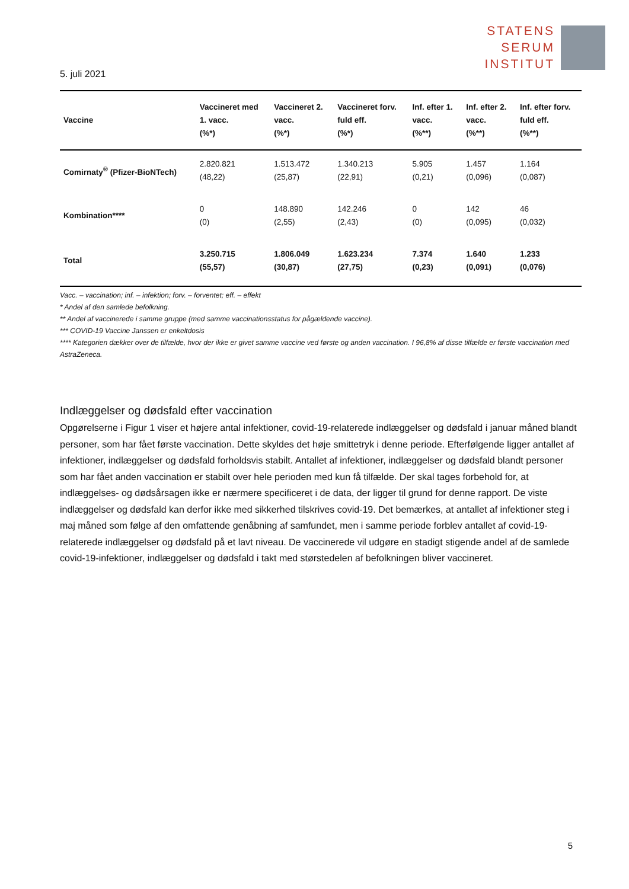STATENS
SERUM
INSTITUT
5. juli 2021
| Vaccine | Vaccineret med 1. vacc. (%*) | Vaccineret 2. vacc. (%*) | Vaccineret forv. fuld eff. (%*) | Inf. efter 1. vacc. (%**) | Inf. efter 2. vacc. (%**) | Inf. efter forv. fuld eff. (%**) |
| --- | --- | --- | --- | --- | --- | --- |
| Comirnaty<sup>®</sup> (Pfizer-BioNTech) | 2.820.821 (48,22) | 1.513.472 (25,87) | 1.340.213 (22,91) | 5.905 (0,21) | 1.457 (0,096) | 1.164 (0,087) |
| Kombination**** | 0 (0) | 148.890 (2,55) | 142.246 (2,43) | 0 (0) | 142 (0,095) | 46 (0,032) |
| Total | 3.250.715 (55,57) | 1.806.049 (30,87) | 1.623.234 (27,75) | 7.374 (0,23) | 1.640 (0,091) | 1.233 (0,076) |
Vacc. – vaccination; inf. – infektion; forv. – forventet; eff. – effekt
* Andel af den samlede befolkning.
** Andel af vaccinerede i samme gruppe (med samme vaccinationsstatus for pågældende vaccine).
*** COVID-19 Vaccine Janssen er enkeltdosis
**** Kategorien dækker over de tilfælde, hvor der ikke er givet samme vaccine ved første og anden vaccination. I 96,8% af disse tilfælde er første vaccination med AstraZeneca.
Indlæggelser og dødsfald efter vaccination
Opgørelserne i Figur 1 viser et højere antal infektioner, covid-19-relaterede indlæggelser og dødsfald i januar måned blandt personer, som har fået første vaccination. Dette skyldes det høje smittetryk i denne periode. Efterfølgende ligger antallet af infektioner, indlæggelser og dødsfald forholdsvis stabilt. Antallet af infektioner, indlæggelser og dødsfald blandt personer som har fået anden vaccination er stabilt over hele perioden med kun få tilfælde. Der skal tages forbehold for, at indlæggelses- og dødsårsagen ikke er nærmere specificeret i de data, der ligger til grund for denne rapport. De viste indlæggelser og dødsfald kan derfor ikke med sikkerhed tilskrives covid-19. Det bemærkes, at antallet af infektioner steg i maj måned som følge af den omfattende genåbning af samfundet, men i samme periode forblev antallet af covid-19-relaterede indlæggelser og dødsfald på et lavt niveau. De vaccinerede vil udgøre en stadigt stigende andel af de samlede covid-19-infektioner, indlæggelser og dødsfald i takt med størstedelen af befolkningen bliver vaccineret.
5